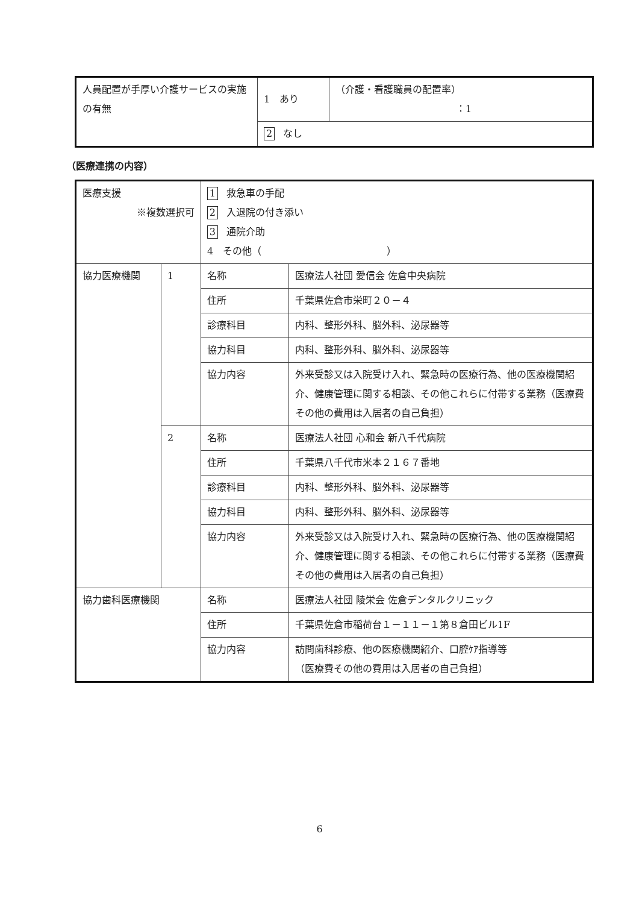| 人員配置が手厚い介護サービスの実施の有無 | 1 あり | （介護・看護職員の配置率） ：1 |
| | 2 なし | |
（医療連携の内容）
| 医療支援 ※複数選択可 | | 1 救急車の手配 2 入退院の付き添い 3 通院介助 4 その他（ ） | |
| 協力医療機関 | 1 | 名称 | 医療法人社団 愛信会 佐倉中央病院 |
| | | 住所 | 千葉県佐倉市栄町２０－４ |
| | | 診療科目 | 内科、整形外科、脳外科、泌尿器等 |
| | | 協力科目 | 内科、整形外科、脳外科、泌尿器等 |
| | | 協力内容 | 外来受診又は入院受け入れ、緊急時の医療行為、他の医療機関紹介、健康管理に関する相談、その他これらに付帯する業務（医療費その他の費用は入居者の自己負担） |
| | 2 | 名称 | 医療法人社団 心和会 新八千代病院 |
| | | 住所 | 千葉県八千代市米本２１６７番地 |
| | | 診療科目 | 内科、整形外科、脳外科、泌尿器等 |
| | | 協力科目 | 内科、整形外科、脳外科、泌尿器等 |
| | | 協力内容 | 外来受診又は入院受け入れ、緊急時の医療行為、他の医療機関紹介、健康管理に関する相談、その他これらに付帯する業務（医療費その他の費用は入居者の自己負担） |
| 協力歯科医療機関 | | 名称 | 医療法人社団 陵栄会 佐倉デンタルクリニック |
| | | 住所 | 千葉県佐倉市稲荷台１－１１－１第８倉田ビル1F |
| | | 協力内容 | 訪問歯科診療、他の医療機関紹介、口腔ｹｱ指導等 （医療費その他の費用は入居者の自己負担） |
6